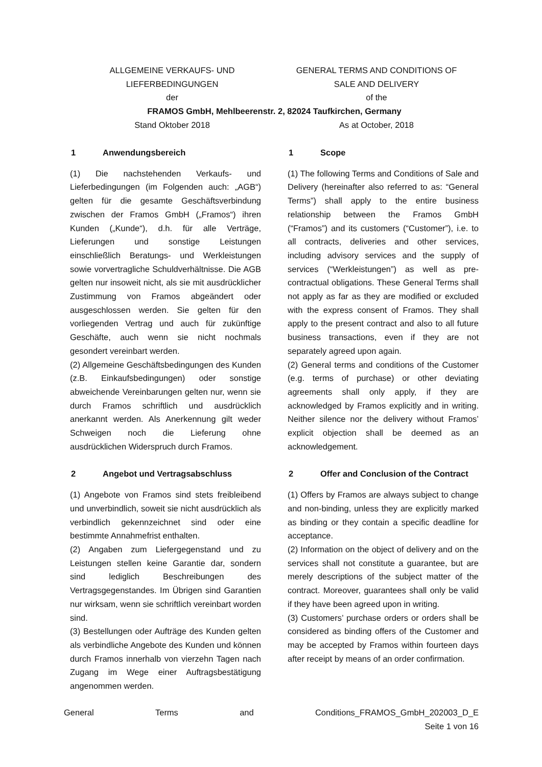ALLGEMEINE VERKAUFS- UND GENERAL TERMS AND CONDITIONS OF
LIEFERBEDINGUNGEN SALE AND DELIVERY
der of the
FRAMOS GmbH, Mehlbeerenstr. 2, 82024 Taufkirchen, Germany
Stand Oktober 2018 As at October, 2018
1 Anwendungsbereich
(1) Die nachstehenden Verkaufs- und Lieferbedingungen (im Folgenden auch: „AGB“) gelten für die gesamte Geschäftsverbindung zwischen der Framos GmbH („Framos“) ihren Kunden („Kunde“), d.h. für alle Verträge, Lieferungen und sonstige Leistungen einschließlich Beratungs- und Werkleistungen sowie vorvertragliche Schuldverhältnisse. Die AGB gelten nur insoweit nicht, als sie mit ausdrücklicher Zustimmung von Framos abgeändert oder ausgeschlossen werden. Sie gelten für den vorliegenden Vertrag und auch für zukünftige Geschäfte, auch wenn sie nicht nochmals gesondert vereinbart werden.
(2) Allgemeine Geschäftsbedingungen des Kunden (z.B. Einkaufsbedingungen) oder sonstige abweichende Vereinbarungen gelten nur, wenn sie durch Framos schriftlich und ausdrücklich anerkannt werden. Als Anerkennung gilt weder Schweigen noch die Lieferung ohne ausdrücklichen Widerspruch durch Framos.
2 Angebot und Vertragsabschluss
(1) Angebote von Framos sind stets freibleibend und unverbindlich, soweit sie nicht ausdrücklich als verbindlich gekennzeichnet sind oder eine bestimmte Annahmefrist enthalten.
(2) Angaben zum Liefergegenstand und zu Leistungen stellen keine Garantie dar, sondern sind lediglich Beschreibungen des Vertragsgegenstandes. Im Übrigen sind Garantien nur wirksam, wenn sie schriftlich vereinbart worden sind.
(3) Bestellungen oder Aufträge des Kunden gelten als verbindliche Angebote des Kunden und können durch Framos innerhalb von vierzehn Tagen nach Zugang im Wege einer Auftragsbestätigung angenommen werden.
1 Scope
(1) The following Terms and Conditions of Sale and Delivery (hereinafter also referred to as: “General Terms”) shall apply to the entire business relationship between the Framos GmbH (“Framos”) and its customers (“Customer”), i.e. to all contracts, deliveries and other services, including advisory services and the supply of services (“Werkleistungen”) as well as pre-contractual obligations. These General Terms shall not apply as far as they are modified or excluded with the express consent of Framos. They shall apply to the present contract and also to all future business transactions, even if they are not separately agreed upon again.
(2) General terms and conditions of the Customer (e.g. terms of purchase) or other deviating agreements shall only apply, if they are acknowledged by Framos explicitly and in writing. Neither silence nor the delivery without Framos’ explicit objection shall be deemed as an acknowledgement.
2 Offer and Conclusion of the Contract
(1) Offers by Framos are always subject to change and non-binding, unless they are explicitly marked as binding or they contain a specific deadline for acceptance.
(2) Information on the object of delivery and on the services shall not constitute a guarantee, but are merely descriptions of the subject matter of the contract. Moreover, guarantees shall only be valid if they have been agreed upon in writing.
(3) Customers’ purchase orders or orders shall be considered as binding offers of the Customer and may be accepted by Framos within fourteen days after receipt by means of an order confirmation.
General Terms and Conditions_FRAMOS_GmbH_202003_D_E
Seite 1 von 16